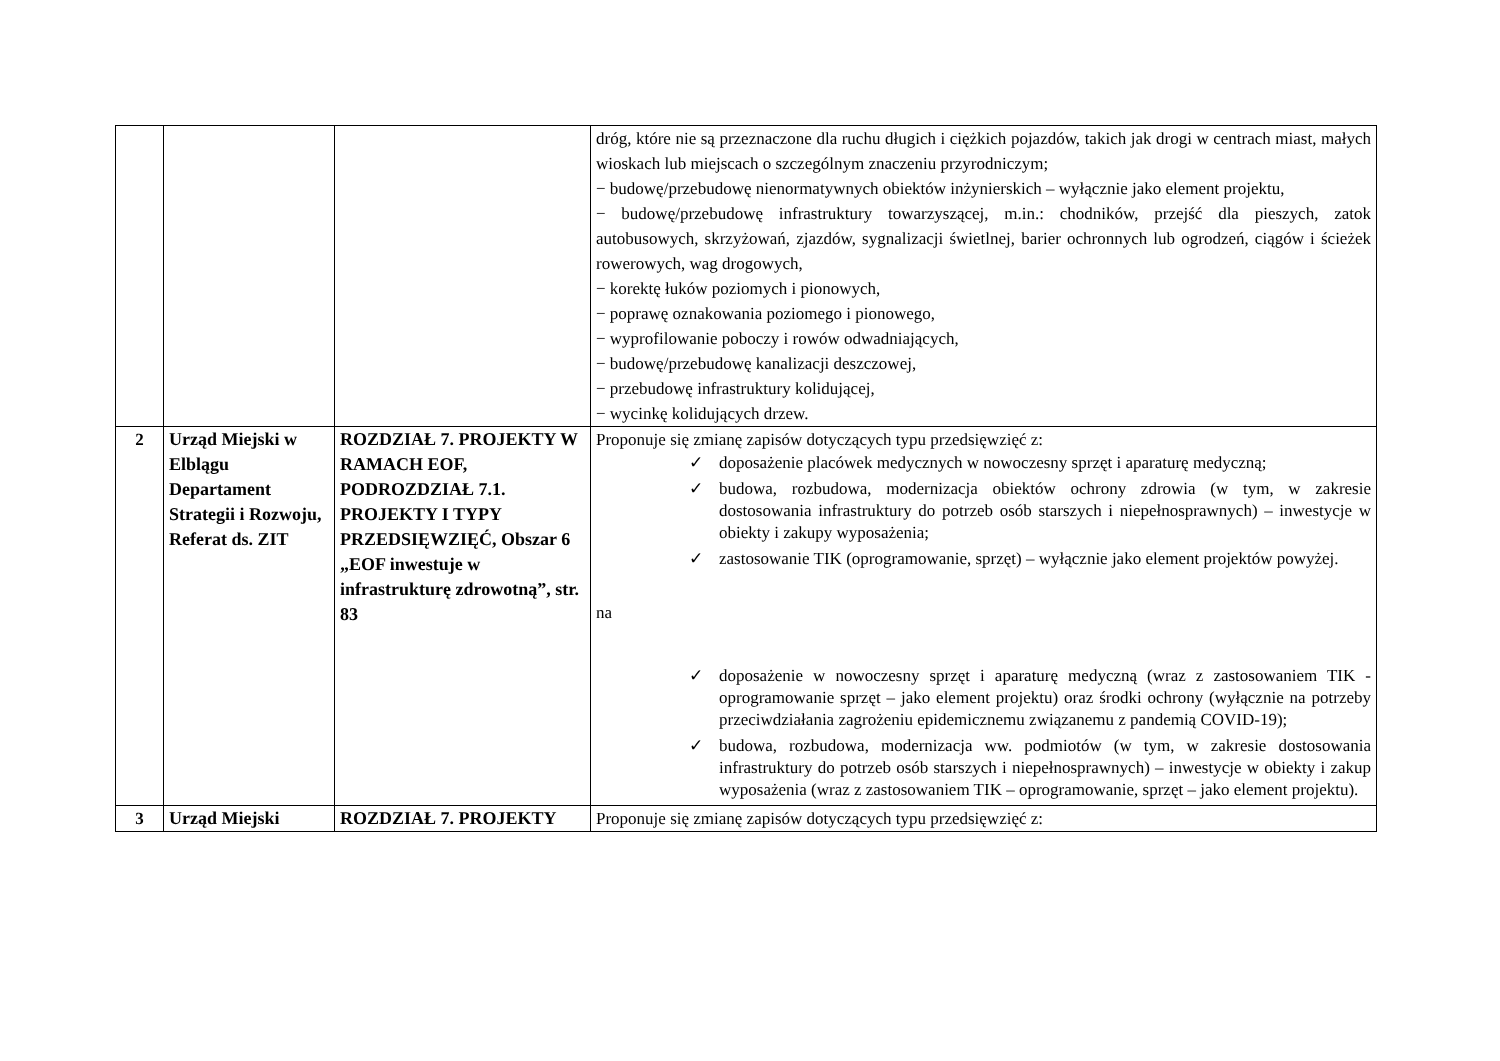| | | | dróg, które nie są przeznaczone dla ruchu długich i ciężkich pojazdów, takich jak drogi w centrach miast, małych wioskach lub miejscach o szczególnym znaczeniu przyrodniczym; − budowę/przebudowę nienormatywnych obiektów inżynierskich – wyłącznie jako element projektu, − budowę/przebudowę infrastruktury towarzyszącej, m.in.: chodników, przejść dla pieszych, zatok autobusowych, skrzyżowań, zjazdów, sygnalizacji świetlnej, barier ochronnych lub ogrodzeń, ciągów i ścieżek rowerowych, wag drogowych, − korektę łuków poziomych i pionowych, − poprawę oznakowania poziomego i pionowego, − wyprofilowanie poboczy i rowów odwadniających, − budowę/przebudowę kanalizacji deszczowej, − przebudowę infrastruktury kolidującej, − wycinkę kolidujących drzew. |
| 2 | Urząd Miejski w Elblągu Departament Strategii i Rozwoju, Referat ds. ZIT | ROZDZIAŁ 7. PROJEKTY W RAMACH EOF, PODROZDZIAŁ 7.1. PROJEKTY I TYPY PRZEDSIĘWZIĘĆ, Obszar 6 „EOF inwestuje w infrastrukturę zdrowotną”, str. 83 | Proponuje się zmianę zapisów dotyczących typu przedsięwzięć z: ✓ doposażenie placówek medycznych w nowoczesny sprzęt i aparaturę medyczną; ✓ budowa, rozbudowa, modernizacja obiektów ochrony zdrowia (w tym, w zakresie dostosowania infrastruktury do potrzeb osób starszych i niepełnosprawnych) – inwestycje w obiekty i zakupy wyposażenia; ✓ zastosowanie TIK (oprogramowanie, sprzęt) – wyłącznie jako element projektów powyżej. na ✓ doposażenie w nowoczesny sprzęt i aparaturę medyczną (wraz z zastosowaniem TIK - oprogramowanie sprzęt – jako element projektu) oraz środki ochrony (wyłącznie na potrzeby przeciwdziałania zagrożeniu epidemicznemu związanemu z pandemią COVID-19); ✓ budowa, rozbudowa, modernizacja ww. podmiotów (w tym, w zakresie dostosowania infrastruktury do potrzeb osób starszych i niepełnosprawnych) – inwestycje w obiekty i zakup wyposażenia (wraz z zastosowaniem TIK – oprogramowanie, sprzęt – jako element projektu). |
| 3 | Urząd Miejski | ROZDZIAŁ 7. PROJEKTY | Proponuje się zmianę zapisów dotyczących typu przedsięwzięć z: |